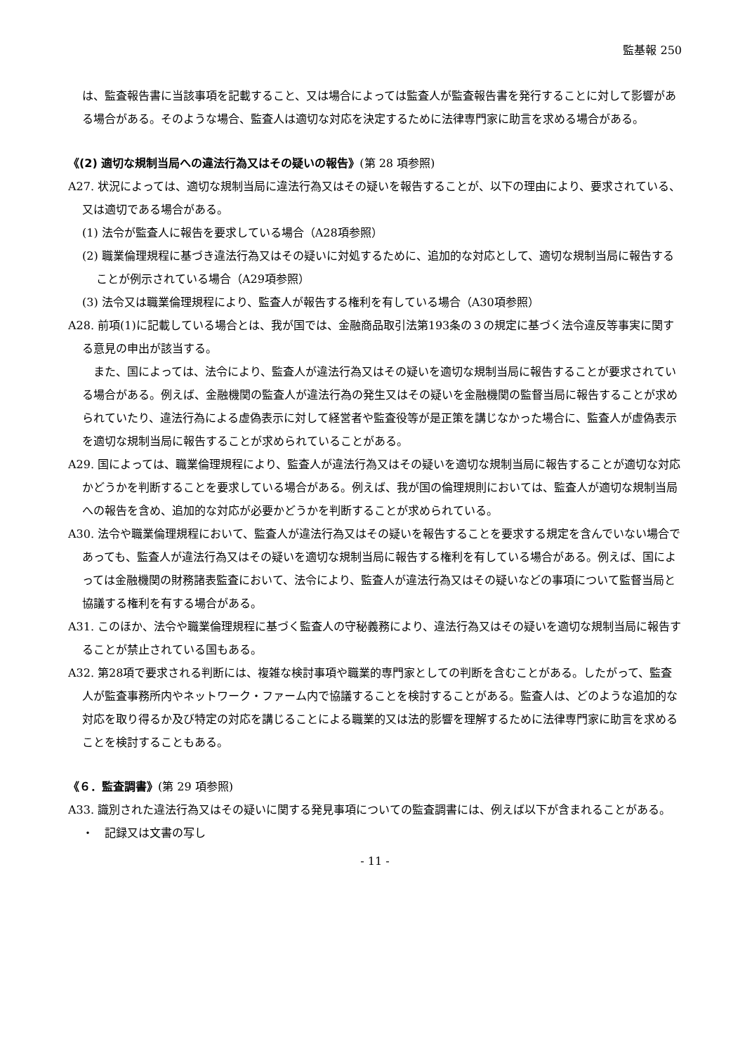監基報 250
は、監査報告書に当該事項を記載すること、又は場合によっては監査人が監査報告書を発行することに対して影響がある場合がある。そのような場合、監査人は適切な対応を決定するために法律専門家に助言を求める場合がある。
《(2) 適切な規制当局への違法行為又はその疑いの報告》(第 28 項参照)
A27. 状況によっては、適切な規制当局に違法行為又はその疑いを報告することが、以下の理由により、要求されている、又は適切である場合がある。
(1) 法令が監査人に報告を要求している場合（A28項参照）
(2) 職業倫理規程に基づき違法行為又はその疑いに対処するために、追加的な対応として、適切な規制当局に報告することが例示されている場合（A29項参照）
(3) 法令又は職業倫理規程により、監査人が報告する権利を有している場合（A30項参照）
A28. 前項(1)に記載している場合とは、我が国では、金融商品取引法第193条の３の規定に基づく法令違反等事実に関する意見の申出が該当する。
　また、国によっては、法令により、監査人が違法行為又はその疑いを適切な規制当局に報告することが要求されている場合がある。例えば、金融機関の監査人が違法行為の発生又はその疑いを金融機関の監督当局に報告することが求められていたり、違法行為による虚偽表示に対して経営者や監査役等が是正策を講じなかった場合に、監査人が虚偽表示を適切な規制当局に報告することが求められていることがある。
A29. 国によっては、職業倫理規程により、監査人が違法行為又はその疑いを適切な規制当局に報告することが適切な対応かどうかを判断することを要求している場合がある。例えば、我が国の倫理規則においては、監査人が適切な規制当局への報告を含め、追加的な対応が必要かどうかを判断することが求められている。
A30. 法令や職業倫理規程において、監査人が違法行為又はその疑いを報告することを要求する規定を含んでいない場合であっても、監査人が違法行為又はその疑いを適切な規制当局に報告する権利を有している場合がある。例えば、国によっては金融機関の財務諸表監査において、法令により、監査人が違法行為又はその疑いなどの事項について監督当局と協議する権利を有する場合がある。
A31. このほか、法令や職業倫理規程に基づく監査人の守秘義務により、違法行為又はその疑いを適切な規制当局に報告することが禁止されている国もある。
A32. 第28項で要求される判断には、複雑な検討事項や職業的専門家としての判断を含むことがある。したがって、監査人が監査事務所内やネットワーク・ファーム内で協議することを検討することがある。監査人は、どのような追加的な対応を取り得るか及び特定の対応を講じることによる職業的又は法的影響を理解するために法律専門家に助言を求めることを検討することもある。
《６．監査調書》(第 29 項参照)
A33. 識別された違法行為又はその疑いに関する発見事項についての監査調書には、例えば以下が含まれることがある。
・　記録又は文書の写し
- 11 -